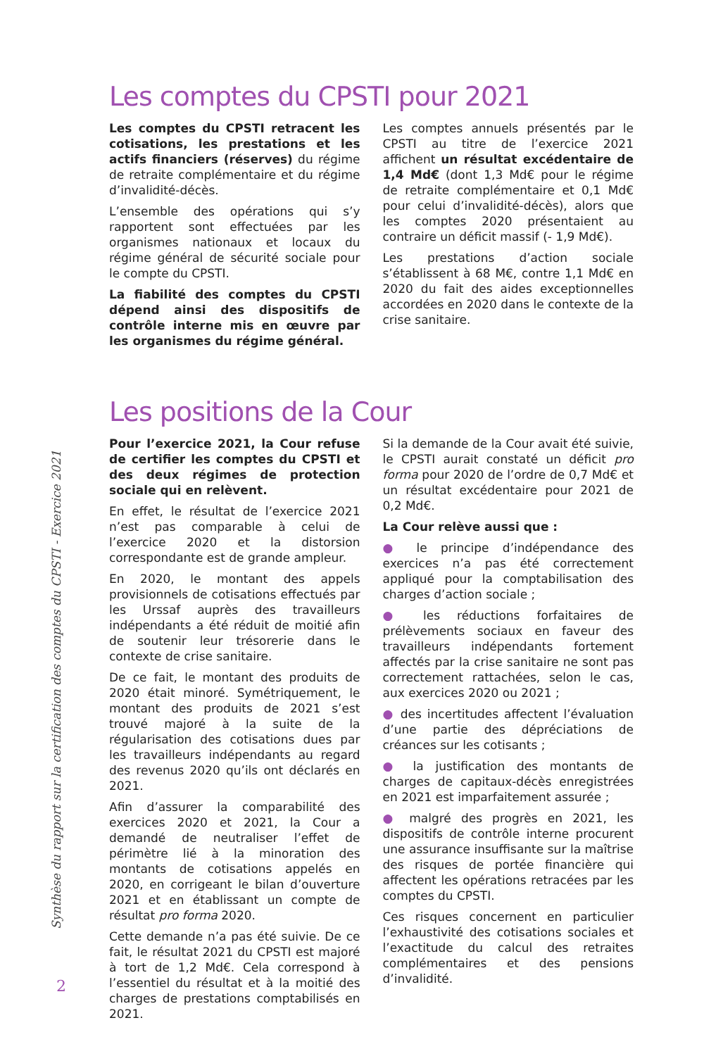Synthèse du rapport sur la certification des comptes du CPSTI - Exercice 2021
Les comptes du CPSTI pour 2021
Les comptes du CPSTI retracent les cotisations, les prestations et les actifs financiers (réserves) du régime de retraite complémentaire et du régime d’invalidité-décès.
L’ensemble des opérations qui s’y rapportent sont effectuées par les organismes nationaux et locaux du régime général de sécurité sociale pour le compte du CPSTI.
La fiabilité des comptes du CPSTI dépend ainsi des dispositifs de contrôle interne mis en œuvre par les organismes du régime général.
Les comptes annuels présentés par le CPSTI au titre de l’exercice 2021 affichent un résultat excédentaire de 1,4 Md€ (dont 1,3 Md€ pour le régime de retraite complémentaire et 0,1 Md€ pour celui d’invalidité-décès), alors que les comptes 2020 présentaient au contraire un déficit massif (- 1,9 Md€).
Les prestations d’action sociale s’établissent à 68 M€, contre 1,1 Md€ en 2020 du fait des aides exceptionnelles accordées en 2020 dans le contexte de la crise sanitaire.
Les positions de la Cour
Pour l’exercice 2021, la Cour refuse de certifier les comptes du CPSTI et des deux régimes de protection sociale qui en relèvent.
En effet, le résultat de l’exercice 2021 n’est pas comparable à celui de l’exercice 2020 et la distorsion correspondante est de grande ampleur.
En 2020, le montant des appels provisionnels de cotisations effectués par les Urssaf auprès des travailleurs indépendants a été réduit de moitié afin de soutenir leur trésorerie dans le contexte de crise sanitaire.
De ce fait, le montant des produits de 2020 était minoré. Symétriquement, le montant des produits de 2021 s’est trouvé majoré à la suite de la régularisation des cotisations dues par les travailleurs indépendants au regard des revenus 2020 qu’ils ont déclarés en 2021.
Afin d’assurer la comparabilité des exercices 2020 et 2021, la Cour a demandé de neutraliser l’effet de périmètre lié à la minoration des montants de cotisations appelés en 2020, en corrigeant le bilan d’ouverture 2021 et en établissant un compte de résultat pro forma 2020.
Cette demande n’a pas été suivie. De ce fait, le résultat 2021 du CPSTI est majoré à tort de 1,2 Md€. Cela correspond à l’essentiel du résultat et à la moitié des charges de prestations comptabilisés en 2021.
Si la demande de la Cour avait été suivie, le CPSTI aurait constaté un déficit pro forma pour 2020 de l’ordre de 0,7 Md€ et un résultat excédentaire pour 2021 de 0,2 Md€.
La Cour relève aussi que :
● le principe d’indépendance des exercices n’a pas été correctement appliqué pour la comptabilisation des charges d’action sociale ;
● les réductions forfaitaires de prélèvements sociaux en faveur des travailleurs indépendants fortement affectés par la crise sanitaire ne sont pas correctement rattachées, selon le cas, aux exercices 2020 ou 2021 ;
● des incertitudes affectent l’évaluation d’une partie des dépréciations de créances sur les cotisants ;
● la justification des montants de charges de capitaux-décès enregistrées en 2021 est imparfaitement assurée ;
● malgré des progrès en 2021, les dispositifs de contrôle interne procurent une assurance insuffisante sur la maîtrise des risques de portée financière qui affectent les opérations retracées par les comptes du CPSTI.
Ces risques concernent en particulier l’exhaustivité des cotisations sociales et l’exactitude du calcul des retraites complémentaires et des pensions d’invalidité.
2